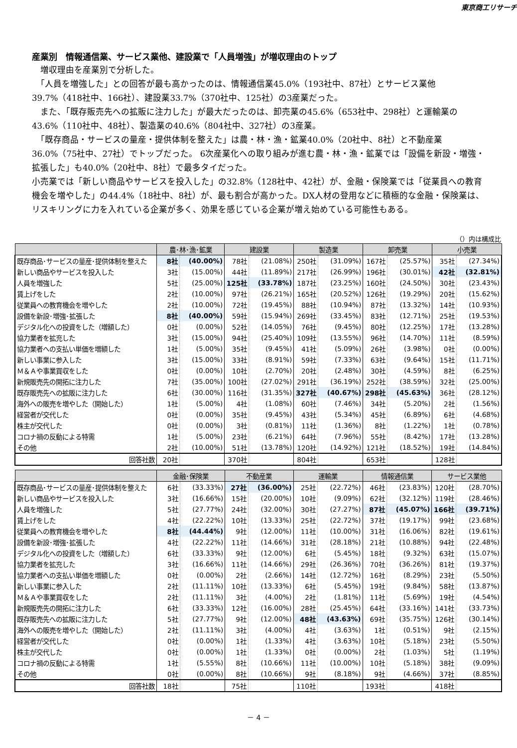東京商工リサーチ
産業別　情報通信業、サービス業他、建設業で「人員増強」が増収理由のトップ
　増収理由を産業別で分析した。
　「人員を増強した」との回答が最も高かったのは、情報通信業45.0%（193社中、87社）とサービス業他39.7%（418社中、166社）、建設業33.7%（370社中、125社）の3産業だった。
　また、「既存販売先への拡販に注力した」が最大だったのは、卸売業の45.6%（653社中、298社）と運輸業の43.6%（110社中、48社）、製造業の40.6%（804社中、327社）の3産業。
　「既存商品・サービスの量産・提供体制を整えた」は農・林・漁・鉱業40.0%（20社中、8社）と不動産業36.0%（75社中、27社）でトップだった。 6次産業化への取り組みが進む農・林・漁・鉱業では「設備を新設・増強・拡張した」も40.0%（20社中、8社）で最多タイだった。
小売業では「新しい商品やサービスを投入した」の32.8%（128社中、42社）が、金融・保険業では「従業員への教育機会を増やした」の44.4%（18社中、8社）が、最も割合が高かった。DX人材の登用などに積極的な金融・保険業は、リスキリングに力を入れている企業が多く、効果を感じている企業が増え始めている可能性もある。
（）内は構成比
| | 農･林･漁･鉱業 | | 建設業 | | 製造業 | | 卸売業 | | 小売業 | |
| --- | --- | --- | --- | --- | --- | --- | --- | --- | --- | --- |
| 既存商品･サービスの量産･提供体制を整えた | 8社 | (40.00%) | 78社 | (21.08%) | 250社 | (31.09%) | 167社 | (25.57%) | 35社 | (27.34%) |
| 新しい商品やサービスを投入した | 3社 | (15.00%) | 44社 | (11.89%) | 217社 | (26.99%) | 196社 | (30.01%) | 42社 | (32.81%) |
| 人員を増強した | 5社 | (25.00%) | 125社 | (33.78%) | 187社 | (23.25%) | 160社 | (24.50%) | 30社 | (23.43%) |
| 賃上げをした | 2社 | (10.00%) | 97社 | (26.21%) | 165社 | (20.52%) | 126社 | (19.29%) | 20社 | (15.62%) |
| 従業員への教育機会を増やした | 2社 | (10.00%) | 72社 | (19.45%) | 88社 | (10.94%) | 87社 | (13.32%) | 14社 | (10.93%) |
| 設備を新設･増強･拡張した | 8社 | (40.00%) | 59社 | (15.94%) | 269社 | (33.45%) | 83社 | (12.71%) | 25社 | (19.53%) |
| デジタル化への投資をした（増額した） | 0社 | (0.00%) | 52社 | (14.05%) | 76社 | (9.45%) | 80社 | (12.25%) | 17社 | (13.28%) |
| 協力業者を拡充した | 3社 | (15.00%) | 94社 | (25.40%) | 109社 | (13.55%) | 96社 | (14.70%) | 11社 | (8.59%) |
| 協力業者への支払い単価を増額した | 1社 | (5.00%) | 35社 | (9.45%) | 41社 | (5.09%) | 26社 | (3.98%) | 0社 | (0.00%) |
| 新しい事業に参入した | 3社 | (15.00%) | 33社 | (8.91%) | 59社 | (7.33%) | 63社 | (9.64%) | 15社 | (11.71%) |
| Ｍ＆Ａや事業買収をした | 0社 | (0.00%) | 10社 | (2.70%) | 20社 | (2.48%) | 30社 | (4.59%) | 8社 | (6.25%) |
| 新規販売先の開拓に注力した | 7社 | (35.00%) | 100社 | (27.02%) | 291社 | (36.19%) | 252社 | (38.59%) | 32社 | (25.00%) |
| 既存販売先への拡販に注力した | 6社 | (30.00%) | 116社 | (31.35%) | 327社 | (40.67%) | 298社 | (45.63%) | 36社 | (28.12%) |
| 海外への販売を増やした（開始した） | 1社 | (5.00%) | 4社 | (1.08%) | 60社 | (7.46%) | 34社 | (5.20%) | 2社 | (1.56%) |
| 経営者が交代した | 0社 | (0.00%) | 35社 | (9.45%) | 43社 | (5.34%) | 45社 | (6.89%) | 6社 | (4.68%) |
| 株主が交代した | 0社 | (0.00%) | 3社 | (0.81%) | 11社 | (1.36%) | 8社 | (1.22%) | 1社 | (0.78%) |
| コロナ禍の反動による特需 | 1社 | (5.00%) | 23社 | (6.21%) | 64社 | (7.96%) | 55社 | (8.42%) | 17社 | (13.28%) |
| その他 | 2社 | (10.00%) | 51社 | (13.78%) | 120社 | (14.92%) | 121社 | (18.52%) | 19社 | (14.84%) |
| 回答社数 | 20社 | | 370社 | | 804社 | | 653社 | | 128社 | |
| | 金融･保険業 | | 不動産業 | | 運輸業 | | 情報通信業 | | サービス業他 | |
| --- | --- | --- | --- | --- | --- | --- | --- | --- | --- | --- |
| 既存商品･サービスの量産･提供体制を整えた | 6社 | (33.33%) | 27社 | (36.00%) | 25社 | (22.72%) | 46社 | (23.83%) | 120社 | (28.70%) |
| 新しい商品やサービスを投入した | 3社 | (16.66%) | 15社 | (20.00%) | 10社 | (9.09%) | 62社 | (32.12%) | 119社 | (28.46%) |
| 人員を増強した | 5社 | (27.77%) | 24社 | (32.00%) | 30社 | (27.27%) | 87社 | (45.07%) | 166社 | (39.71%) |
| 賃上げをした | 4社 | (22.22%) | 10社 | (13.33%) | 25社 | (22.72%) | 37社 | (19.17%) | 99社 | (23.68%) |
| 従業員への教育機会を増やした | 8社 | (44.44%) | 9社 | (12.00%) | 11社 | (10.00%) | 31社 | (16.06%) | 82社 | (19.61%) |
| 設備を新設･増強･拡張した | 4社 | (22.22%) | 11社 | (14.66%) | 31社 | (28.18%) | 21社 | (10.88%) | 94社 | (22.48%) |
| デジタル化への投資をした（増額した） | 6社 | (33.33%) | 9社 | (12.00%) | 6社 | (5.45%) | 18社 | (9.32%) | 63社 | (15.07%) |
| 協力業者を拡充した | 3社 | (16.66%) | 11社 | (14.66%) | 29社 | (26.36%) | 70社 | (36.26%) | 81社 | (19.37%) |
| 協力業者への支払い単価を増額した | 0社 | (0.00%) | 2社 | (2.66%) | 14社 | (12.72%) | 16社 | (8.29%) | 23社 | (5.50%) |
| 新しい事業に参入した | 2社 | (11.11%) | 10社 | (13.33%) | 6社 | (5.45%) | 19社 | (9.84%) | 58社 | (13.87%) |
| Ｍ＆Ａや事業買収をした | 2社 | (11.11%) | 3社 | (4.00%) | 2社 | (1.81%) | 11社 | (5.69%) | 19社 | (4.54%) |
| 新規販売先の開拓に注力した | 6社 | (33.33%) | 12社 | (16.00%) | 28社 | (25.45%) | 64社 | (33.16%) | 141社 | (33.73%) |
| 既存販売先への拡販に注力した | 5社 | (27.77%) | 9社 | (12.00%) | 48社 | (43.63%) | 69社 | (35.75%) | 126社 | (30.14%) |
| 海外への販売を増やした（開始した） | 2社 | (11.11%) | 3社 | (4.00%) | 4社 | (3.63%) | 1社 | (0.51%) | 9社 | (2.15%) |
| 経営者が交代した | 0社 | (0.00%) | 1社 | (1.33%) | 4社 | (3.63%) | 10社 | (5.18%) | 23社 | (5.50%) |
| 株主が交代した | 0社 | (0.00%) | 1社 | (1.33%) | 0社 | (0.00%) | 2社 | (1.03%) | 5社 | (1.19%) |
| コロナ禍の反動による特需 | 1社 | (5.55%) | 8社 | (10.66%) | 11社 | (10.00%) | 10社 | (5.18%) | 38社 | (9.09%) |
| その他 | 0社 | (0.00%) | 8社 | (10.66%) | 9社 | (8.18%) | 9社 | (4.66%) | 37社 | (8.85%) |
| 回答社数 | 18社 | | 75社 | | 110社 | | 193社 | | 418社 | |
－ 4 －